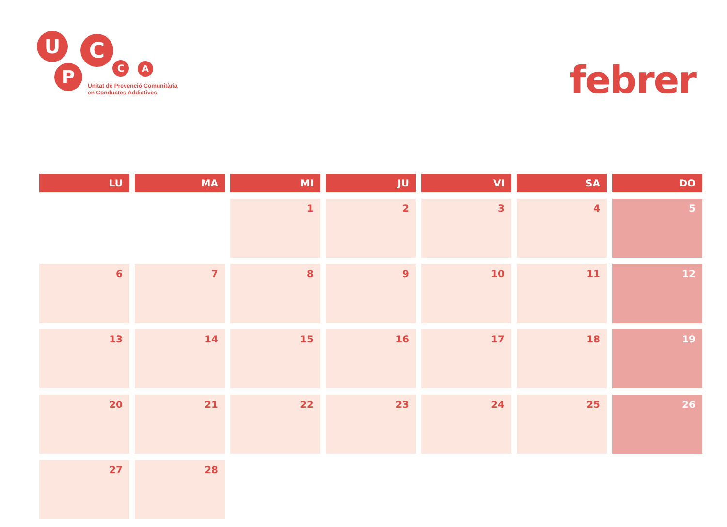U
P
C
C A
Unitat de Prevenció Comunitària
en Conductes Addictives
febrer
| LU | MA | MI | JU | VI | SA | DO |
| --- | --- | --- | --- | --- | --- | --- |
| | | 1 | 2 | 3 | 4 | 5 |
| 6 | 7 | 8 | 9 | 10 | 11 | 12 |
| 13 | 14 | 15 | 16 | 17 | 18 | 19 |
| 20 | 21 | 22 | 23 | 24 | 25 | 26 |
| 27 | 28 | | | | | |